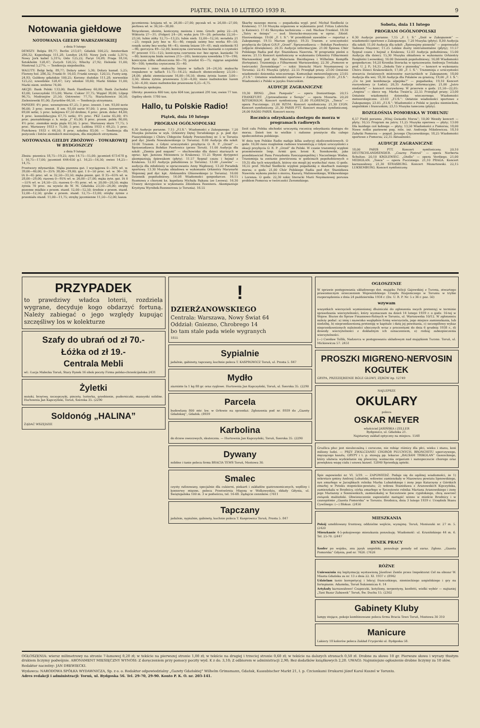PIĄTEK, DNIA 10 LUTEGO 1939 R. 9
Notowania giełdowe
NOTOWANIA GIEŁDY WARSZAWSKIEJ
z dnia 9 lutego
DEWIZY: Belgia 89,77; Berlin 213,07; Gdańsk 100,25; Amsterdam 286,32; Kopenhaga 111,28; Londyn 24,93; Nowy Jork czeki 5,31¼; Nowy Jork kabel 5,31¼; Oslo 125,22; Paryż 14,09; Praga 18,16; Sztokholm 128,47; Zurych 120,55; Włochy 27,92; Helsinki 11,00; Montreal 5,27¼. — Tendencja niejednolita.
WALUTY: Belgi belg. 89,77; Dolary amer. 5,30; Dolary kanad. 5,25; Floreny hol. 286,32; Franki fr. 14,03; Franki szwajc. 120,55; Funty ang. 24,93; Guldeny gdańskie 100,25; Korony: duńskie 111,28; norweskie 125,22; szwedzkie 128,47; Liry włoskie 18,60; Marki fińskie 11,00; Marki niem. srebrne 74,00.
AKCJE: Bank Polski 133,00; Bank Handlowy 60,00; Bank Zachodni 43,00; Leszczyński 115,00; Warsz. Cukier 37,75; Węgiel 38,00; Lilpop 96,75; Modrzejów 21,50; Ostrowiec 77,75; Starachowice 50,50; Zieleniewski 81,00; Żyrardów 66,50. — Tendencja utrzymana.
PAPIERY: 4½ proc. wewnętrzna 67,25; 3 proc. inwest. I em. 93,00 serie 96,00; 3 proc. inwest. II em. 93,00 serie 97,00; 5 proc. konwersyjna 69,00 setki; 5 proc. kolejowa 67,50 drobne; 4 proc. prem. dolar. 44,00; 4 proc. konsolidacyjna 67,75 setki; 4½ proc. PKZ Lwów 65,00; 4½ proc. poznańskiego z. k. serja „I” 65,00; 8 proc. przem. polsk. 80,00; 4½ proc. ziemskie serja piąta 63,50; 5 proc. Warszawy stare 77,75; 5 proc. Warszawy 1933 r. 75,00; 5 proc. Lublina 1933 r. 69,25; 5 proc. Piotrkowa 1933 r. 64,50; 8 proc. szkolna 83,00. — Tendencja dla pożyczek i listów ziemskich mocniejsza, dla miejskich utrzymana.
NOTOWANIA GIEŁDY ZBOŻOWO - TOWAROWEJ W BYDGOSZCZY
z dnia 9 lutego
Zboża: pszenica 18,75—19,25; żyto 14.75—15,00; jęczmień 673-678 g. l. 16,75—17,00; jęczmień 644-650 g.l. 16,25—16,50; owies 14,25—14,75.
Przetwory młynarskie. Mąka pszenna gat. I wyciągowa 0—30% wł. w. 39,00—40,00; 0—35% 38,00—39,00; gat. I 0—50 proc. wł. w. 36—38; IA 0—65 proc. wł. w. 32,50—33,50; mąka pszen. gat. II 35—65% wł. w. 28,00—29,00; razowa 0—95% wł. w. 26,00—27,00; mąka żytn. gat. IA 0—55% wł. w. 24,50—25; razowa 0—95 proc. wł. w. 20,00—20,50; mąka żytnia 70 proc. na wywóz do W. M. Gdańska 23,50—24,00; otręby pszenne miałkie z przem. stand. 12,00—12,50; średnie z przem. stand. 12,00—12,50; grube z przem. stand. 12,75—13,00; otręby żytnie z przemiału stand. 11,00—11,75; otręby jęczmienne 11,50—12,00; kasza
jęczmienna: krajana wł. w. 26,00—27,00; pęczak wł. w. 26,00—27,00; perłowa wł. w. 36,50—38,00.
Strączkowe, oleiste, koniczyny, nasiona i inne. Groch: polny 22—24; Wiktoria 27—31; (Folger) 24—26; wyka jara 19—20; peluszka 22,50—23,50; łubin żółty 12,75—13,25; łubin nieb. 12,00—12,50; seradela 21—23; rzepak jary bez w. 45—46; rzepak ozimy bez worka 49—50; rzepik ozimy bez worka 44—45; siemię lniane 59—61; mak niebieski 93—96; gorczyca 49—52,00; koniczyna czerwona bez kanianki o czystości 97 procent 115—125; koniczyna czerwona sur. bez ogran. kanianki 70—80; koniczyna biała surowa 215—265; koniczyna szwedzka 170—190; koniczyna żółta odłuszczona 60—70; przelot 65—75; rajgras angielski 90—100; tymotka czyszczona 35—40.
Pastewne i inne: makuchy lniane w taflach 24—24,50; makuchy rzepakowe w taflach 15.75—16.25; makuch słonecznikowy 23,50—24,00; płatki ziemniaczane 16,00—16,50; słoma żytnia luzem 3,00—3,50; słoma żytnia prasowana 3,50—4,00; siano nadnoteckie luzem 5,50—6,00; siano nadnoteckie prasowane 6,25—6,75.
Tendencja spokojna.
Obroty: pszenica 400 ton; żyto 604 ton; jęczmień 291 ton; owies 77 ton.
Ogólny obrót: 1780 ton.
Hallo, tu Polskie Radio!
Piątek, dnia 10 lutego
PROGRAM OGÓLNOPOLSKI
6.30 Audycje poranne. 7.15 „F.I.S.”: Wiadomości z Zakopanego. 7.20 Muzyka poranna w wyk. Orkiestry Dętej Toruńskiego p. p. pod dyr. Piaszyńskiego i Chóru Chłopców Szkoły Powszechnej nr. 5 w Toruniu pod dyr. Józefa Nowakowskiego (z Torunia). 8.00 Audycja dla szkół. 10.00 Transm. z Gdyni uroczystości przybycia O. R. P. „Orzeł” — Sprawozdawca Bohdan Pawłowicz (przez Toruń). 11.00 Audycja dla szkół: „Ziemia pod nogami” — słuchowisko dla dzieci starszych w oprac. kpt. Janusza Meissnera (z Krakowa). 11.25 Słynni dyrygenci akompaniują śpiewakom (płyty). 11.57 Sygnał czasu i hejnał z Krakowa. 12.03 Audycja południowa (z Torunia). 13.00 „Ławina” — audycja dla młodzieży w opracowaniu Anny Wajdowej. 13.20 Poradnik sportowy. 13.30 Muzyka obiadowa w wykonaniu Orkiestry Marynarki Wojennej pod dyr. kpt. Aleksandra Olszewskiego (z Torunia). 16.00 Dziennik popołudniowy. 16.08 Wiadomości gospodarcze. 16.15 Rozmowa z chorymi ks. kapelana Michała Rękasa (ze Lwowa). 16.30 Utwory skrzypcowe w wykonaniu Zdzisława Roesnera. Akompaniuje Krystyna Wyrobek-Roesnerowa (z Torunia). 16.55
Skarby naszego morza — pogadanka wygł. prof. Michał Siedlecki (z Krakowa). 17.10 Muzyka organowa w wykonaniu prof. Fritza Lubricha (z Katowic). 17.45 Skrzynka techniczna — red. Wacław Frenkiel. 18.30 „Tatry w śniegu” — aud. literacko-muzyczna w oprac. Zdzisł. Hierowskiego. 19.00 „F. I. S.”: W przeddzień zawodów — reportaż z Zakopanego. 19.15 Marsze (płyty). 19.35 Transm. z uroczystości przybycia do Gdyni O.R.P. „Orzeł”. Sprawozdawca — Bohdan Pawłowicz (zdjęcie dźwiękowe). 20.35 Audycje informacyjne. 21.00 Śpiewa Chór Polskiego Radia pod dyr. Stanisława Nawrota. W programie pieśni o morzu. 21.15 Koncert symfoniczny w wykonaniu Orkiestry Filharmonii Warszawskiej pod dyr. Waleriana Bierdiajewa i Wilhelma Kempffa (fortepian). Transmisja z Filharmonii Warszawskiej. 22.30 „Pomorze w twórczości Żeromskiego” — szkic literacki Marii Neymanowej (z Torunia). 22.45 Muzyka (płyty). 22.55 Przegląd prasy. 23.00 Ostatnie wiadomości dziennika wieczornego. Komunikat meteorologiczny. 23.05 „F.I.S.”: Ostatnie wiadomości sportowe z Zakopanego. 23.05 „F.I.S.”: Wiadomości z Polski w języku francuskim.
AUDYCJE ZAGRANICZNE
19,30 BRNO. „Don Pasquale” — opera Donizettiego. 20,15 FRANKFURT. „Uprowadzenie z Seraju” — opera Mozarta. 20,20 SZTOKHOLM. Koncert symfoniczny. 21,00 FLORENCJA. „Tosca” — opera Pucciniego. 21,00 RZYM. Koncert symfoniczny. 21,30 LYON. Koncert symfoniczny. 21,30 PARIS PTT. Koncert muzyki symfonicznej. 24,00 RADIO PARIS. Koncert nocny.
Rocznica odzyskania dostępu do morza w programach radiowych
Dziś cała Polska obchodzi uroczystą rocznicę odzyskania dostępu do morza. Dzień ten to wielkie i radosne przeżycie dla całego społeczeństwa polskiego.
W dniu tym Polskie Radio nadaje kilka audycyj okolicznościowych. O godz. 10,00 rano rozgłośnie radiowe transmitują z Gdyni uroczystości z okazji przybycia O. R. P. „Orzeł” do Polski. W czasie transmisji wygłosi przemówienie Insp. Armii gen. broni K. Sosnkowski, jako przedstawiciel Pana Prezydenta Rzeczypospolitej i Naczelnego Wodza. Transmisja ta zostanie powtórzona w godzinach popołudniowych o 19,35 dla tych wszystkich, którzy nie mogli jej wysłuchać rano. O godz. 16,55 prof. Michał Siedlecki wygłosi pogadankę o skarbach naszego morza; o godz. 21,00 Chór Polskiego Radia pod dyr. Stanisława Nawrota wykona pieśni o morzu, Kazury, Malinowskiego, Witkowskiego i Lorenza. O godz. 22,30 szkic literacki Marii Neymanowej porusza problem Pomorza w twórczości Żeromskiego.
Sobota, dnia 11 lutego
PROGRAM OGÓLNOPOLSKI
6.30 Audycje poranne. 7,15 „F. I. S.” „Dziś w Zakopanem” — wiadomości sportowe z Zakopanego. 7.20 Muzyka (płyty). 8,00 Audycja dla szkół; 11,00 Audycja dla szkół: „Śpiewajmy piosenki” — poprowadzi Tadeusz Mayzner; 11.25 Lekkie duety instrumentalne (płyty); 11.57 Sygnał czasu i hejnał z Krakowa; 12.03 Audycja południowa; 15.00 Audycja dla dzieci; 15,30 Muzyka obiadowa w wykonaniu Orkiestry Rozgłośni Lwowskiej; 16.00 Dziennik popołudniowy; 16,08 Wiadomości gospodarcze; 16,20 Kronika literacka w opracowaniu Andrzeja Tretiaka prof. U. J. P.; 16,35 „Dokoła Tatr z piosenką” — koncert w wykonaniu Chóru Dzieci Krakowskich; 17,00 „F. I. S.”: Transmisja z uroczystości otwarcia światowych mistrzostw narciarskich w Zakopanem; 18,00 Audycja dla wsi; 18,30 Audycja dla Polaków za granicą; 19,00 „F. I. S.”: „Co to jest kombinacja alpejska?” — pogadanka; 19,10 Koncert rozrywkowy (z Łodzi); 20,35 Audycje informacyjne; 21,00 „Jutro niedziela” — koncert rozrywkowy. W przerwie o godz. 21,50—22,05: „Angina” — skecz wg. Marka Twain'a; 22,55 Przegląd prasy; 23,00 Ostatnie wiadomości dziennika wieczornego. Wiadomości meteorologiczne. 23.03 „F.I.S.”: Ostatnie wiadomości sportowe z Zakopanego; 23.05 „F.I.S.”: Wiadomości z Polski w języku niemieckim, angielskim i francuskim; 23,15 Muzyka taneczna (płyty).
ROZGŁOŚNIA POMORSKA W TORUNIU
6,57 Pieśń poranna „Witaj Gwiazdo Morza”; 10,00 Wesoły koncert — płyty; 10,55 Program na jutro; 11,25 Muzyka operowa — płyty; 13.00 Dla każdego coś ładnego — płyty; 13,50 Wiadomości z Pomorza; 18,00 Nowe roślin pastewne pog. roln. inż. Andrzeja Mikslewicza. 18,10 Zabytki Pomorza — pogad. Jerzego Chyczewskiego; 18,25 Wiadomości sportowe z Pomorza; 22,35 Aktualności.
AUDYCJE ZAGRANICZNE
18,00 PARIS PTT. Koncert symfoniczny. 20,10 DEUTSCHLANDSENDER. „Czarny Piotruś” — opera Norberta Schultze. 20,10 KRÓLEWIEC. „Otello” — opera Verdiego. 21,00 MEDIOLAN. „Tosca” — opera Pucciniego. 21,10 PRAGA. Koncert karnawałowy. 21,30 STRASBURG. Koncert Mozartowski. 22,15 LUKSEMBURG. Koncert symfoniczny.
PRZYPADEK
to prawdziwy władca loterii, rozdziela wygrane, decyduje kogo obdarzyć fortuną. Należy zabiegać o jego względy kupując szczęśliwy los w kolekturze
Szafy do ubrań od zł 70.-
Łóżka od zł 19.-
Centrala Mebli
wł.: Łucja Małecka Toruń, Stary Rynek 16 obok poczty Firma polsko-chrześcijańska 2431
Żyletki
nożyki, brzytwy, szczypczyki, pincety, lusterka, grzebienie, puderniczki, maszynki solidne. Hurtownia Jan Kapczyński, Toruń, Szeroka 35. (2290
Soldonóg „HALINA”
ŻĄDAĆ WSZĘDZIE
!
DZIERŻANOWSKIEGO
Centrala: Warszawa, Nowy Świat 64
Oddział: Gniezno, Chrobrego 14
bo tam stale pada wiele wygranych
1855
Sypialnie
jadalnie, gabinety, tapczany, kuchnie poleca T. KASPROWICZ Toruń, ul. Prosta 5. 847
Mydło
ziarniste Ia 1 kg 88 gr. oraz ryglowe. Hurtownia Jan Kapczyński, Toruń, ul. Szeroka 35. (2290
Parcela
budowlana 800 mtr. kw. w Orłowie na sprzedaż. Zgłoszenia pod nr. 8939 do „Gazety Gdańskiej”, Gdańsk. (8939
Karbolina
do drzew owocowych, skuteczna. — Hurtownia Jan Kapczyński, Toruń, Szeroka 35. (2290
Dywany
solidne i tanie poleca firma BRACIA TEWS Toruń, Mostowa 30.
Smalec
czysty rafinowany, specjalnie dla cukierni, piekarń i zakładów gastronomicznych, wędliny i konserwy mięsne, poleca Przetwórnia Mięsna w Wolkowyskiu, składy Gdynia, ul. Świętojańska 100 m. 3 w podwórzu, tel. 16-68. Żądajcie cenników. (7611
Tapczany
jadalnie, sypialnie, gabinety, kuchnie poleca T. Kasprowicz Toruń, Prosta 5. 847
OGŁOSZENIE
W sprawie postępowania układowego dot. majątku Felicji Gajewskiej z Turzna, otwartego prawomocnym orzeczeniem Wojewódzkiego Urzędu Rozjemczego w Toruniu w trybie rozporządzenia z dnia 24 października 1934 r. (Dz. U. R. P. Nr. 5 z 36 r. poz. 50)
wzywam
wszystkich wierzycieli wymienionej dłużniczki do zgłoszenia swych pretensyj w terminie sprawdzania wierzytelności, który wyznaczam na dzień 14 lutego 1939 r. o godz. 10-tej w Wojew. Biurze do Spraw Finansowo-Rolnych w Toruniu, ul. Warszawska 10/12. W zgłoszeniu należy podać: a) imię i nazwisko względnie firmę wierzyciela, jego miejsce zamieszkania, lub siedzibę, b) nieprzedawnioną pretensję w kapitale i datę jej powstania, c) szczegółowy wykaz nieprzedawnionych należności ubocznych wraz z procentami do dnia 6 grudnia 1938 r., d) dowody wierzytelności z dokładnym ich oznaczeniem, e) rodzaj zabezpieczenia wierzytelności.
(—) Czesław Tollik, Nadzorca w postępowaniu układowym nad majątkiem Turzno. Toruń, ul. Mickiewicza 57. 2451
PROSZKI MIGRENO-NERVOSIN KOGUTEK
GRYPA, PRZEZIĘBIENIE BÓLE GŁOWY, ZĘBÓW itp. 12749
NAJLEPSZE
OKULARY
poleca
OSKAR MEYER
właściciel JASIŃSKA i ZELLER
Bydgoszcz, ul. Gdańska 21.
Najstarszy zakład optyczny na miejscu. 1548
Gruźlica płuc jest nieuleczalną i coroczne, nie robiąc różnicy dla płci, wieku i stanu, kosi miliony ludzi. — PRZY ZWALCZANIU CHORÓB PŁUCNYCH, BRONCHITU uporczywego, męczącego kaszlu, GRYPY i t. p. stosują pp. lekarze „BALSAM TRIKOLAN” Gasceckiego, który ułatwia wydzielanie się plwociny, wzmacnia organizm i samopoczucie chorego oraz powiększa wagę ciała i usuwa kaszel. 12840 Sprzedają apteki.
Spis zapowiedzi nr. VI. 5/39. — ZAPOWIEDŹ. Podaje się do ogólnej wiadomości, że 1) sekretarz gminy Andrzej Lubański, wdowiec zamieszkały w Mazowszu powiatu lipnowskiego, syn zmarłego w Jarząbkach rolnika Marka Lubańskiego i żony jego Katarzyny z Górskich zmarłej w Potoku stopnickie-powiatu; 2) wdowa Stanisława z Aranowskich Kipczyńska, zamieszkała w Brodnicy, córka zmarłego w Szczutowie rolnika Mariana Aranowskiego i żony jego Marianny z Sosnowskich, zamieszkałej w Szczutowie pow. rypińskiego, chcą zawrzeć związek małżeński. Obwieszczenie zapowiedzi nastąpić winno w mieście Brodnicy i w czasopiśmie „Gazeta Pomorska” w Toruniu. Brodnica, dnia 3 lutego 1939 r. Urzędnik Stanu Cywilnego: (—) Blokus. (2450
MIESZKANIA
Pokój umeblowany frontowy, oddzielne wejście, wynajmę. Toruń, Moniuszki nr. 27 m. 5. (2420
Mieszkanie 4-5-pokojowego mieszkania poszukuję. Wiadomość: ul. Krasińskiego 44 m. 6. Tel. 25-70. (2447
RYNEK PRACY
Szofer po wojsku, zna język angielski, poszukuje posady od zaraz. Zgłosz. „Gazeta Pomorska” Gdynia, pod nr. 7626. (7626
RÓŻNE
Unieważnia się legitymację wystawioną Józefowi Zemle przez Inspektorat Ceł na obszar W. Miasta Gdańska za nr. 13 z dnia 22. XI. 1937 r. (8942
Udzielam tanio korepetycyj i lekcyj francuskiego, niemieckiego angielskiego i gry na fortepianie. Adamska, Toruń Sukiennicza 4. 14
Artykuły karnawałowe! Czapeczki, kotyliony, serpentyny, konfetti, wielki wybór — najtaniej „Tani Bazar Zabawek” Toruń, Św. Ducha 15. (2302
Gabinety Kluby
lampy stojące, pokoje kombinowane poleca firma Bracia Tews Toruń, Mostowa 30 310
Manicure
Lakiery 18 kolorów poleca Zakład Fryzjerski ul. Bydgoska 58.
OGŁOSZENIA: wiersz milimetrowy na stronie 7-łamowej 0,20 zł; w tekście na pierwszej stronie 1,00 zł; w tekście na drugiej i trzeciej stronie 0,60 zł; w tekście na dalszych stronach 0,50 zł. Drobne za słowo 10 gr. Pierwsze słowo i wyrazy tłustym drukiem liczymy podwójnie. ABONAMENT MIESIĘCZNY WYNOSI: Z doręczeniem przy pomocy poczty wyd. K z do. 3,10; Z odbiorem w administracji 2,90; Bez dodatków książkowych 2,20. UWAGI: Najmniejsze ogłoszenie drobne liczymy za 10 słów.
Redaktor naczelny: JAN DREWIECKI.
Wydawca: NARODOWA SPÓŁKA WYDAWNICZA, Sp. z o. o. Redaktor odpowiedzialny „Gazety Gdańskiej” Wilhelm Grimsmann, Gdańsk, Kassubischer Markt 21, I. p. Czcionkami Drukarni Józef Karol Kuszel w Toruniu.
Adres redakcji i administracji: Toruń, ul. Bydgoska 56. Tel. 29-70, 29-90. Konto P. K. O. nr. 203-141.